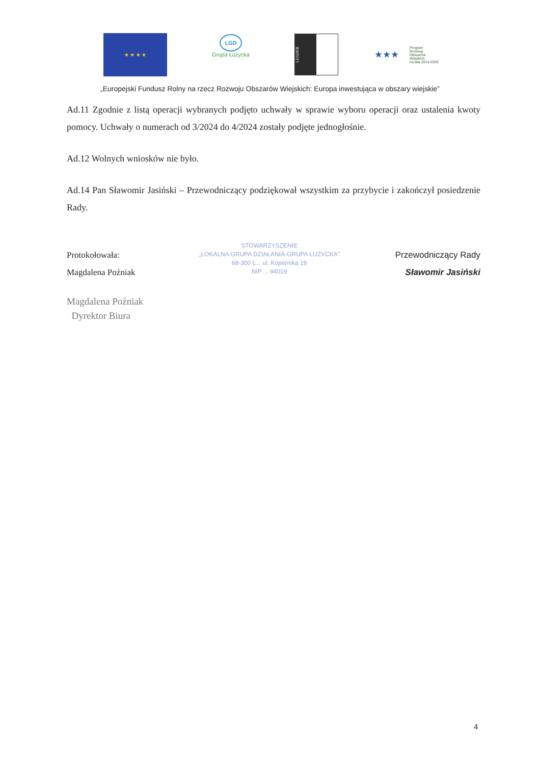★ ★ ★ ★
LGD
Grupa Łużycka
LEADER
★★★
Program
Rozwoju
Obszarów
Wiejskich
na lata 2014-2020
„Europejski Fundusz Rolny na rzecz Rozwoju Obszarów Wiejskich: Europa inwestująca w obszary wiejskie”
Ad.11 Zgodnie z listą operacji wybranych podjęto uchwały w sprawie wyboru operacji oraz ustalenia kwoty pomocy. Uchwały o numerach od 3/2024 do 4/2024 zostały podjęte jednogłośnie.
Ad.12 Wolnych wniosków nie było.
Ad.14 Pan Sławomir Jasiński – Przewodniczący podziękował wszystkim za przybycie i zakończył posiedzenie Rady.
Protokołowała:
Magdalena Poźniak
Magdalena Poźniak
Dyrektor Biura
STOWARZYSZENIE
„LOKALNA GRUPA DZIAŁANIA-GRUPA ŁUŻYCKA”
68-300 L... ul. Kopernika 19
NIP ... 94019
Przewodniczący Rady
Sławomir Jasiński
4